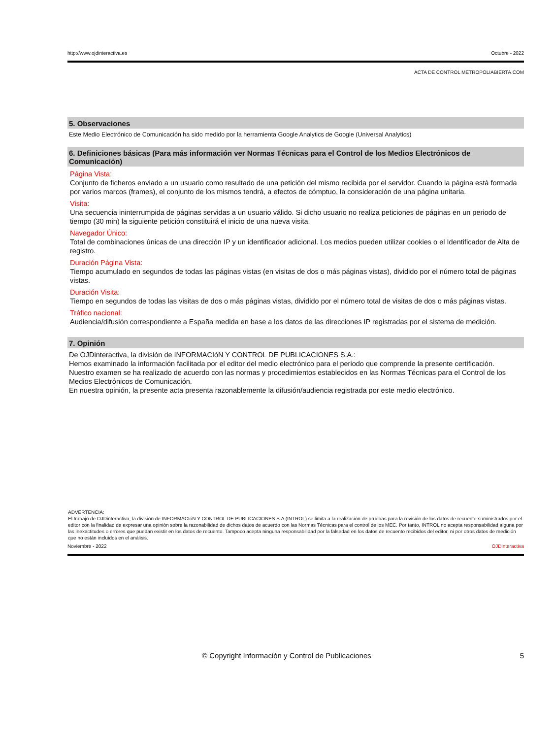http://www.ojdinteractiva.es Octubre - 2022
ACTA DE CONTROL METROPOLIABIERTA.COM
5. Observaciones
Este Medio Electrónico de Comunicación ha sido medido por la herramienta Google Analytics de Google (Universal Analytics)
6. Definiciones básicas (Para más información ver Normas Técnicas para el Control de los Medios Electrónicos de Comunicación)
Página Vista:
Conjunto de ficheros enviado a un usuario como resultado de una petición del mismo recibida por el servidor. Cuando la página está formada por varios marcos (frames), el conjunto de los mismos tendrá, a efectos de cómptuo, la consideración de una página unitaria.
Visita:
Una secuencia ininterrumpida de páginas servidas a un usuario válido. Si dicho usuario no realiza peticiones de páginas en un periodo de tiempo (30 min) la siguiente petición constituirá el inicio de una nueva visita.
Navegador Único:
Total de combinaciones únicas de una dirección IP y un identificador adicional. Los medios pueden utilizar cookies o el Identificador de Alta de registro.
Duración Página Vista:
Tiempo acumulado en segundos de todas las páginas vistas (en visitas de dos o más páginas vistas), dividido por el número total de páginas vistas.
Duración Visita:
Tiempo en segundos de todas las visitas de dos o más páginas vistas, dividido por el número total de visitas de dos o más páginas vistas.
Tráfico nacional:
Audiencia/difusión correspondiente a España medida en base a los datos de las direcciones IP registradas por el sistema de medición.
7. Opinión
De OJDinteractiva, la división de INFORMACIóN Y CONTROL DE PUBLICACIONES S.A.:
Hemos examinado la información facilitada por el editor del medio electrónico para el periodo que comprende la presente certificación.
Nuestro examen se ha realizado de acuerdo con las normas y procedimientos establecidos en las Normas Técnicas para el Control de los Medios Electrónicos de Comunicación.
En nuestra opinión, la presente acta presenta razonablemente la difusión/audiencia registrada por este medio electrónico.
ADVERTENCIA:
El trabajo de OJDinteractiva, la división de INFORMACIóN Y CONTROL DE PUBLICACIONES S.A (INTROL) se limita a la realización de pruebas para la revisión de los datos de recuento suministrados por el editor con la finalidad de expresar una opinión sobre la razonabilidad de dichos datos de acuerdo con las Normas Técnicas para el control de los MEC. Por tanto, INTROL no acepta responsabilidad alguna por las inexactitudes o errores que puedan existir en los datos de recuento. Tampoco acepta ninguna responsabilidad por la falsedad en los datos de recuento recibidos del editor, ni por otros datos de medición que no están incluidos en el análisis.
Noviembre - 2022 OJDinteractiva
© Copyright Información y Control de Publicaciones 5